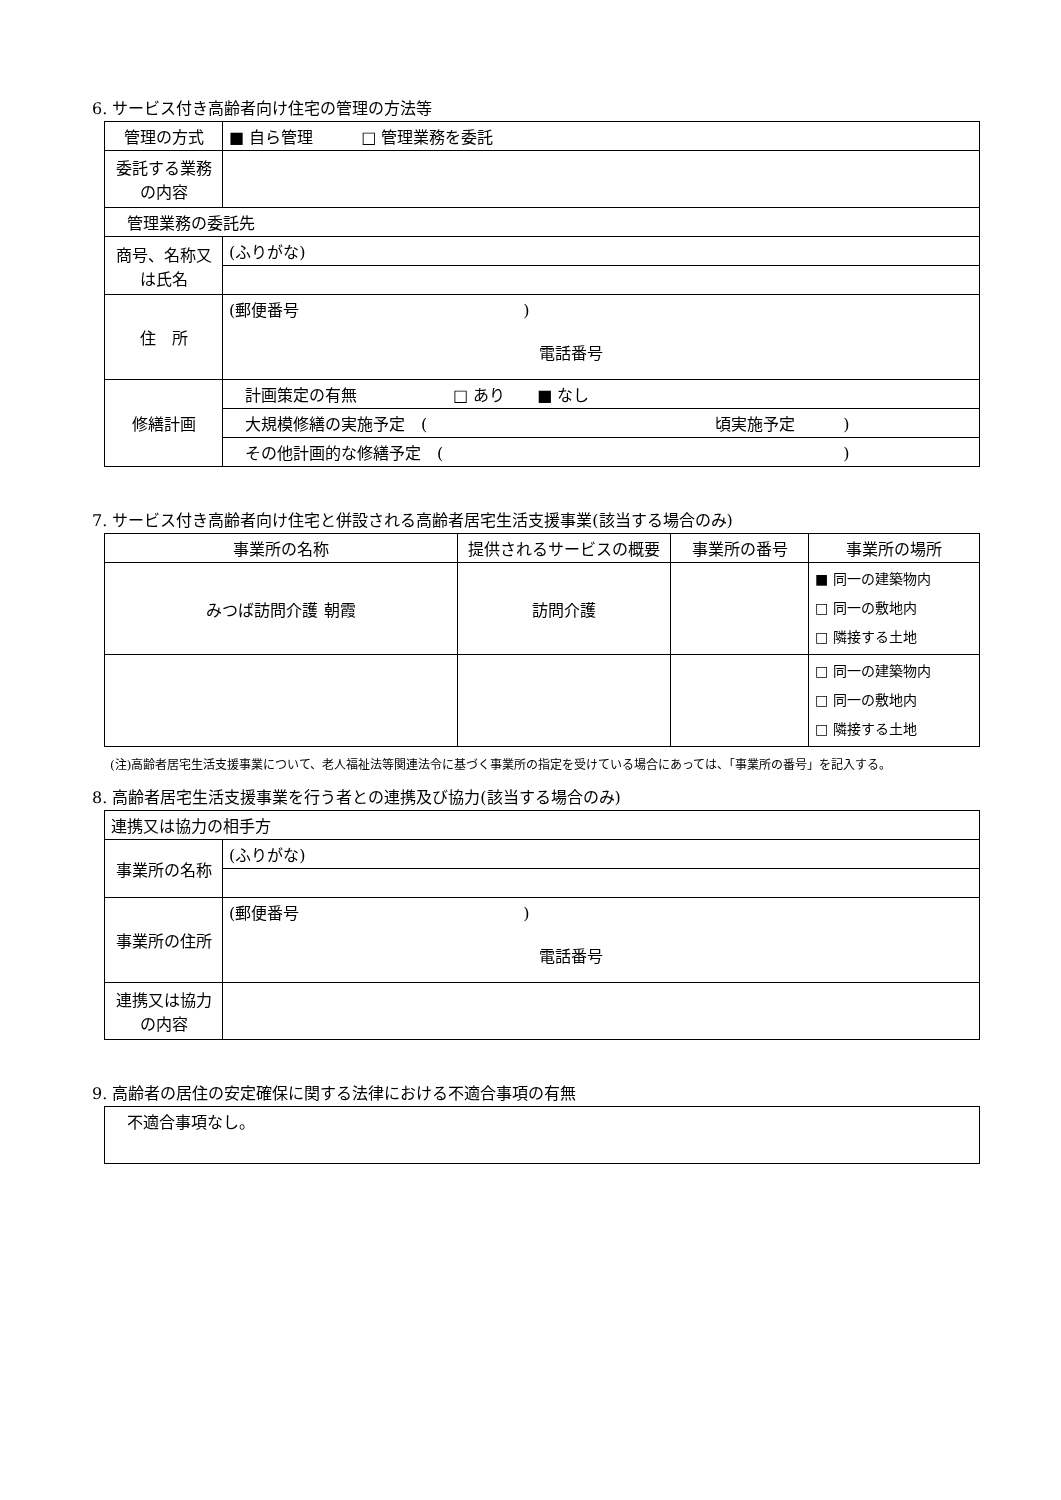6. サービス付き高齢者向け住宅の管理の方法等
| 管理の方式 | ■ 自ら管理 □ 管理業務を委託 |
| 委託する業務の内容 | |
| 管理業務の委託先 | |
| 商号、名称又は氏名 | (ふりがな) |
| 住 所 | (郵便番号 ) 電話番号 |
| 修繕計画 | 計画策定の有無 □ あり ■ なし |
| | 大規模修繕の実施予定 ( 頃実施予定 ) |
| | その他計画的な修繕予定 ( ) |
7. サービス付き高齢者向け住宅と併設される高齢者居宅生活支援事業(該当する場合のみ)
| 事業所の名称 | 提供されるサービスの概要 | 事業所の番号 | 事業所の場所 |
| みつば訪問介護 朝霞 | 訪問介護 | | ■ 同一の建築物内 □ 同一の敷地内 □ 隣接する土地 |
| | | | □ 同一の建築物内 □ 同一の敷地内 □ 隣接する土地 |
(注)高齢者居宅生活支援事業について、老人福祉法等関連法令に基づく事業所の指定を受けている場合にあっては、「事業所の番号」を記入する。
8. 高齢者居宅生活支援事業を行う者との連携及び協力(該当する場合のみ)
| 連携又は協力の相手方 | |
| 事業所の名称 | (ふりがな) |
| 事業所の住所 | (郵便番号 ) 電話番号 |
| 連携又は協力の内容 | |
9. 高齢者の居住の安定確保に関する法律における不適合事項の有無
| 不適合事項なし。 |